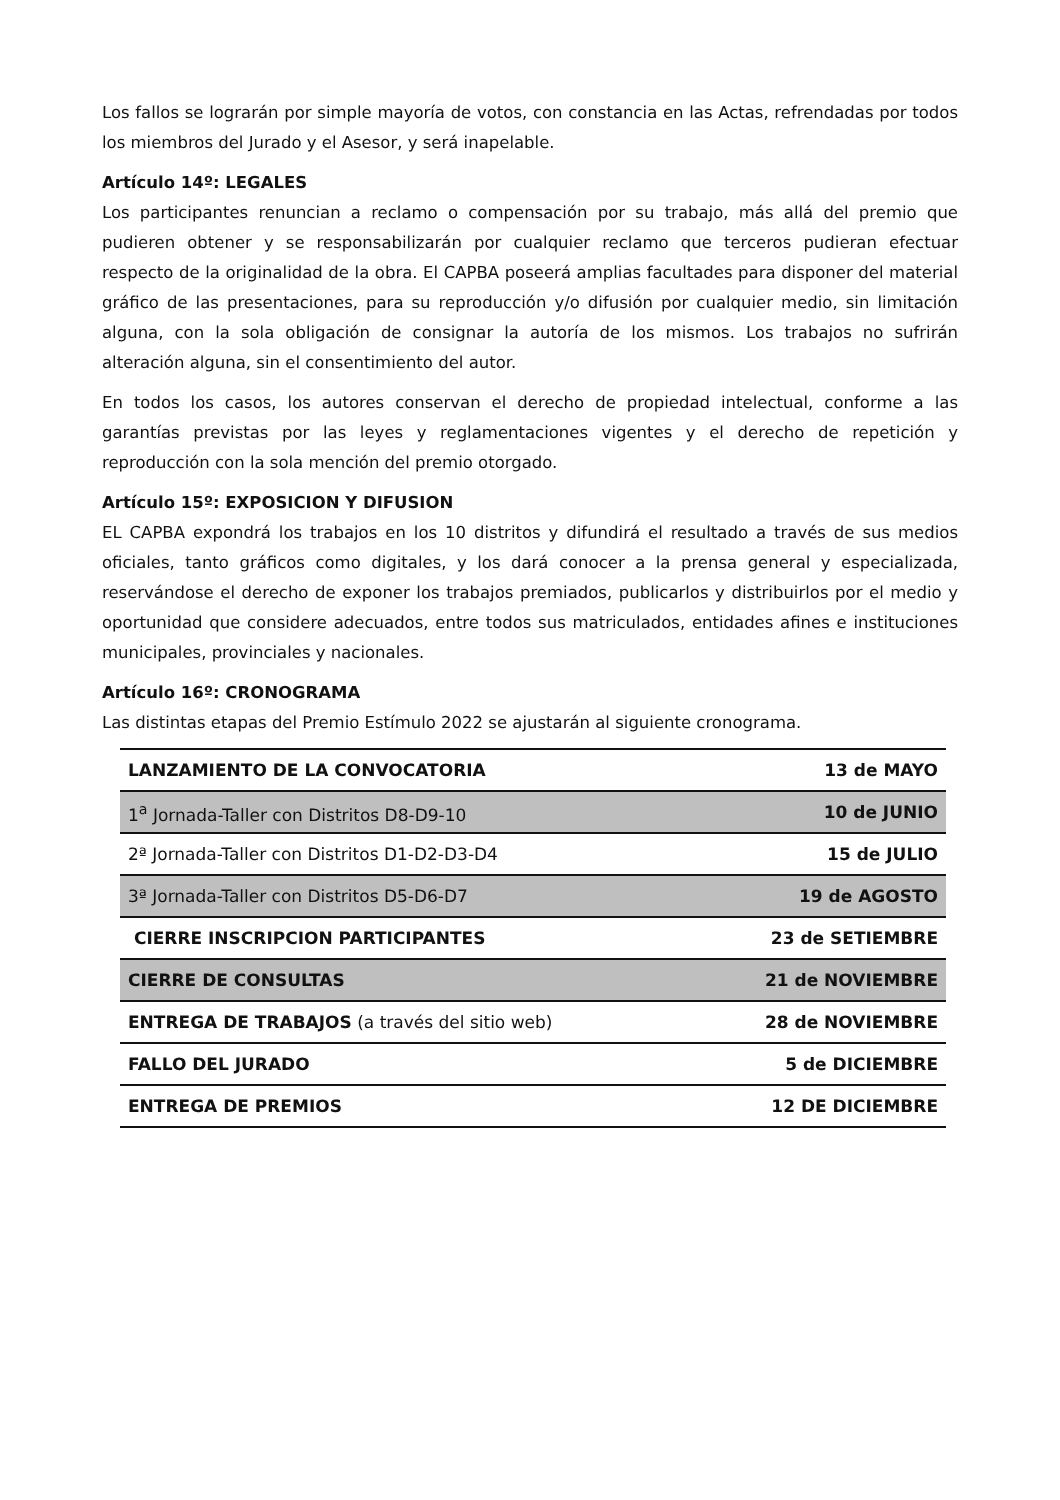Los fallos se lograrán por simple mayoría de votos, con constancia en las Actas, refrendadas por todos los miembros del Jurado y el Asesor, y será inapelable.
Artículo 14º: LEGALES
Los participantes renuncian a reclamo o compensación por su trabajo, más allá del premio que pudieren obtener y se responsabilizarán por cualquier reclamo que terceros pudieran efectuar respecto de la originalidad de la obra. El CAPBA poseerá amplias facultades para disponer del material gráfico de las presentaciones, para su reproducción y/o difusión por cualquier medio, sin limitación alguna, con la sola obligación de consignar la autoría de los mismos. Los trabajos no sufrirán alteración alguna, sin el consentimiento del autor.
En todos los casos, los autores conservan el derecho de propiedad intelectual, conforme a las garantías previstas por las leyes y reglamentaciones vigentes y el derecho de repetición y reproducción con la sola mención del premio otorgado.
Artículo 15º: EXPOSICION Y DIFUSION
EL CAPBA expondrá los trabajos en los 10 distritos y difundirá el resultado a través de sus medios oficiales, tanto gráficos como digitales, y los dará conocer a la prensa general y especializada, reservándose el derecho de exponer los trabajos premiados, publicarlos y distribuirlos por el medio y oportunidad que considere adecuados, entre todos sus matriculados, entidades afines e instituciones municipales, provinciales y nacionales.
Artículo 16º: CRONOGRAMA
Las distintas etapas del Premio Estímulo 2022 se ajustarán al siguiente cronograma.
| LANZAMIENTO DE LA CONVOCATORIA | 13 de MAYO |
| 1<sup>a</sup> Jornada-Taller con Distritos D8-D9-10 | 10 de JUNIO |
| 2ª Jornada-Taller con Distritos D1-D2-D3-D4 | 15 de JULIO |
| 3ª Jornada-Taller con Distritos D5-D6-D7 | 19 de AGOSTO |
| CIERRE INSCRIPCION PARTICIPANTES | 23 de SETIEMBRE |
| CIERRE DE CONSULTAS | 21 de NOVIEMBRE |
| ENTREGA DE TRABAJOS (a través del sitio web) | 28 de NOVIEMBRE |
| FALLO DEL JURADO | 5 de DICIEMBRE |
| ENTREGA DE PREMIOS | 12 DE DICIEMBRE |